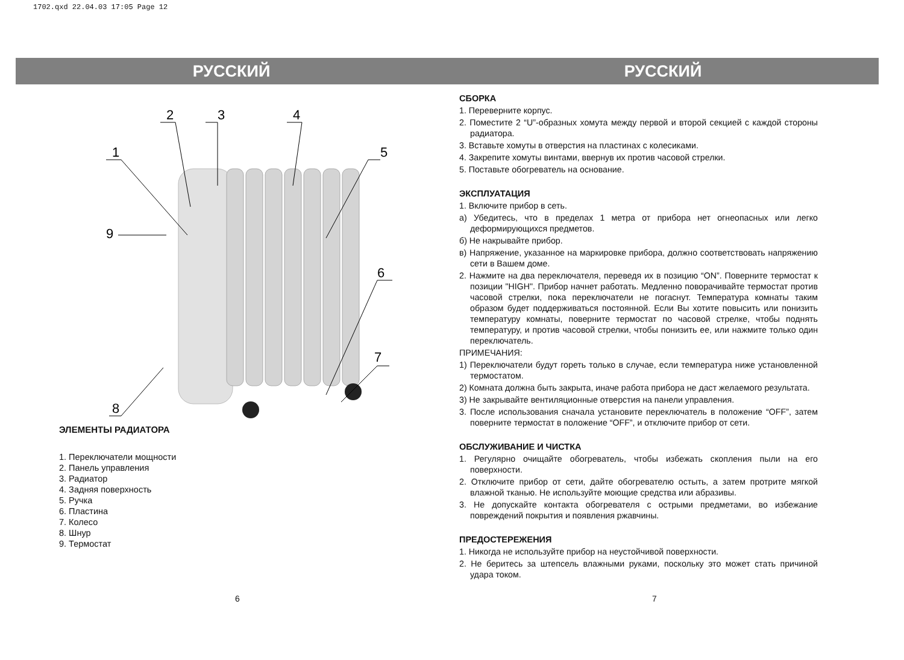1702.qxd 22.04.03 17:05 Page 12
РУССКИЙ
1
2
3
4
5
6
7
8
9
ЭЛЕМЕНТЫ РАДИАТОРА
1. Переключатели мощности
2. Панель управления
3. Радиатор
4. Задняя поверхность
5. Ручка
6. Пластина
7. Колесо
8. Шнур
9. Термостат
РУССКИЙ
СБОРКА
1. Переверните корпус.
2. Поместите 2 “U”-образных хомута между первой и второй секцией с каждой стороны радиатора.
3. Вставьте хомуты в отверстия на пластинах с колесиками.
4. Закрепите хомуты винтами, ввернув их против часовой стрелки.
5. Поставьте обогреватель на основание.
ЭКСПЛУАТАЦИЯ
1. Включите прибор в сеть.
а) Убедитесь, что в пределах 1 метра от прибора нет огнеопасных или легко деформирующихся предметов.
б) Не накрывайте прибор.
в) Напряжение, указанное на маркировке прибора, должно соответствовать напряжению сети в Вашем доме.
2. Нажмите на два переключателя, переведя их в позицию “ON”. Поверните термостат к позиции "HIGH". Прибор начнет работать. Медленно поворачивайте термостат против часовой стрелки, пока переключатели не погаснут. Температура комнаты таким образом будет поддерживаться постоянной. Если Вы хотите повысить или понизить температуру комнаты, поверните термостат по часовой стрелке, чтобы поднять температуру, и против часовой стрелки, чтобы понизить ее, или нажмите только один переключатель.
ПРИМЕЧАНИЯ:
1) Переключатели будут гореть только в случае, если температура ниже установленной термостатом.
2) Комната должна быть закрыта, иначе работа прибора не даст желаемого результата.
3) Не закрывайте вентиляционные отверстия на панели управления.
3. После использования сначала установите переключатель в положение “OFF”, затем поверните термостат в положение “OFF”, и отключите прибор от сети.
ОБСЛУЖИВАНИЕ И ЧИСТКА
1. Регулярно очищайте обогреватель, чтобы избежать скопления пыли на его поверхности.
2. Отключите прибор от сети, дайте обогревателю остыть, а затем протрите мягкой влажной тканью. Не используйте моющие средства или абразивы.
3. Не допускайте контакта обогревателя с острыми предметами, во избежание повреждений покрытия и появления ржавчины.
ПРЕДОСТЕРЕЖЕНИЯ
1. Никогда не используйте прибор на неустойчивой поверхности.
2. Не беритесь за штепсель влажными руками, поскольку это может стать причиной удара током.
6 7